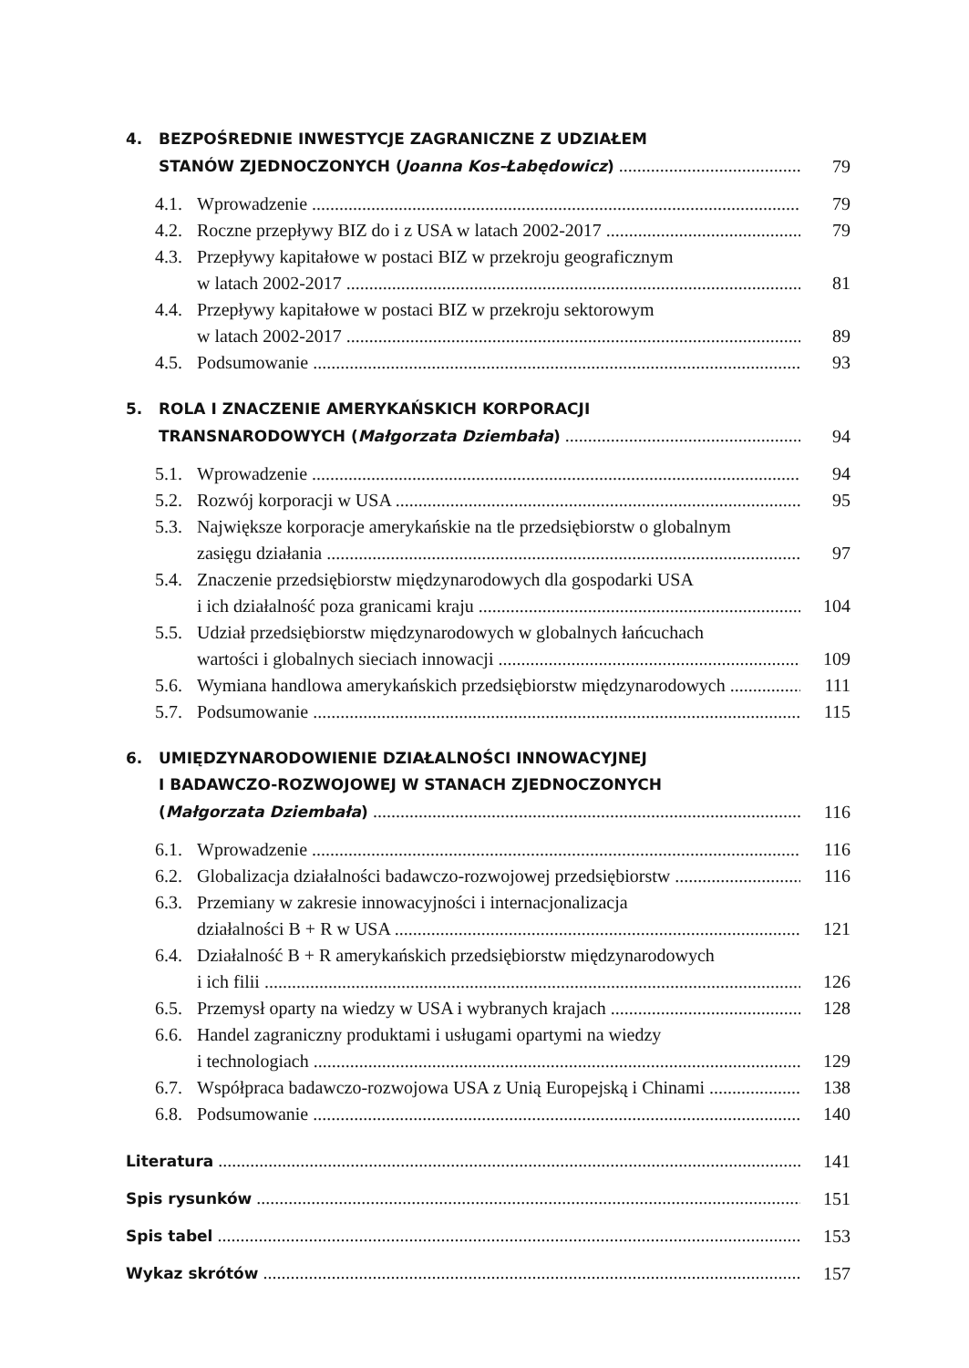4. BEZPOŚREDNIE INWESTYCJE ZAGRANICZNE Z UDZIAŁEM
STANÓW ZJEDNOCZONYCH (Joanna Kos-Łabędowicz) 79
4.1. Wprowadzenie 79
4.2. Roczne przepływy BIZ do i z USA w latach 2002-2017 79
4.3. Przepływy kapitałowe w postaci BIZ w przekroju geograficznym
w latach 2002-2017 81
4.4. Przepływy kapitałowe w postaci BIZ w przekroju sektorowym
w latach 2002-2017 89
4.5. Podsumowanie 93
5. ROLA I ZNACZENIE AMERYKAŃSKICH KORPORACJI
TRANSNARODOWYCH (Małgorzata Dziembała) 94
5.1. Wprowadzenie 94
5.2. Rozwój korporacji w USA 95
5.3. Największe korporacje amerykańskie na tle przedsiębiorstw o globalnym
zasięgu działania 97
5.4. Znaczenie przedsiębiorstw międzynarodowych dla gospodarki USA
i ich działalność poza granicami kraju 104
5.5. Udział przedsiębiorstw międzynarodowych w globalnych łańcuchach
wartości i globalnych sieciach innowacji 109
5.6. Wymiana handlowa amerykańskich przedsiębiorstw międzynarodowych 111
5.7. Podsumowanie 115
6. UMIĘDZYNARODOWIENIE DZIAŁALNOŚCI INNOWACYJNEJ
I BADAWCZO-ROZWOJOWEJ W STANACH ZJEDNOCZONYCH
(Małgorzata Dziembała) 116
6.1. Wprowadzenie 116
6.2. Globalizacja działalności badawczo-rozwojowej przedsiębiorstw 116
6.3. Przemiany w zakresie innowacyjności i internacjonalizacja
działalności B + R w USA 121
6.4. Działalność B + R amerykańskich przedsiębiorstw międzynarodowych
i ich filii 126
6.5. Przemysł oparty na wiedzy w USA i wybranych krajach 128
6.6. Handel zagraniczny produktami i usługami opartymi na wiedzy
i technologiach 129
6.7. Współpraca badawczo-rozwojowa USA z Unią Europejską i Chinami 138
6.8. Podsumowanie 140
Literatura 141
Spis rysunków 151
Spis tabel 153
Wykaz skrótów 157